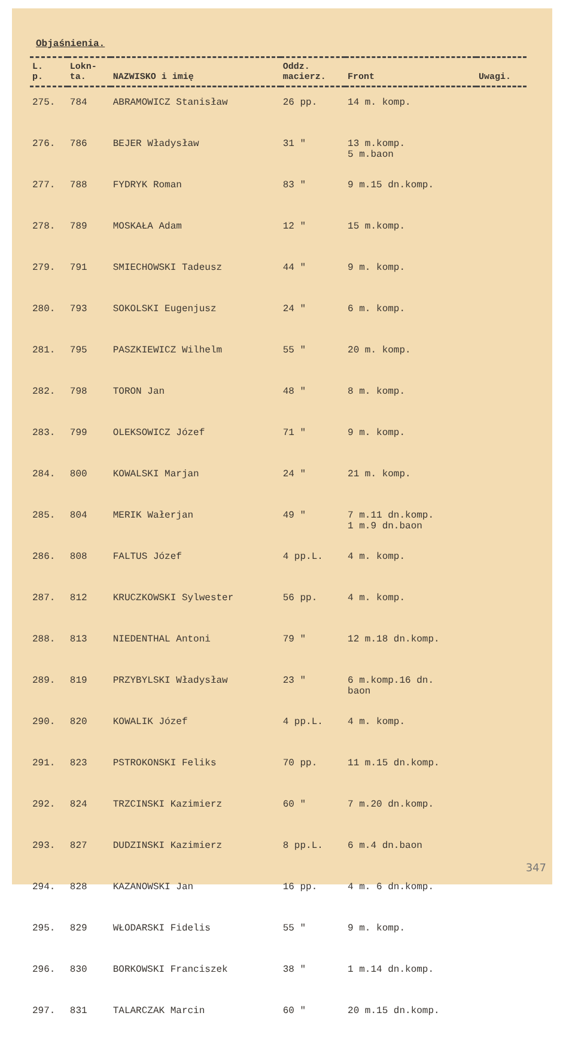Objaśnienia.
| L. p. | Lokn- ta. | NAZWISKO i imię | Oddz. macierz. | Front | Uwagi. |
| --- | --- | --- | --- | --- | --- |
| 275. | 784 | ABRAMOWICZ Stanisław | 26 pp. | 14 m. komp. | |
| 276. | 786 | BEJER Władysław | 31 " | 13 m.komp. 5 m.baon | |
| 277. | 788 | FYDRYK Roman | 83 " | 9 m.15 dn.komp. | |
| 278. | 789 | MOSKAŁA Adam | 12 " | 15 m.komp. | |
| 279. | 791 | SMIECHOWSKI Tadeusz | 44 " | 9 m. komp. | |
| 280. | 793 | SOKOLSKI Eugenjusz | 24 " | 6 m. komp. | |
| 281. | 795 | PASZKIEWICZ Wilhelm | 55 " | 20 m. komp. | |
| 282. | 798 | TORON Jan | 48 " | 8 m. komp. | |
| 283. | 799 | OLEKSOWICZ Józef | 71 " | 9 m. komp. | |
| 284. | 800 | KOWALSKI Marjan | 24 " | 21 m. komp. | |
| 285. | 804 | MERIK Wałerjan | 49 " | 7 m.11 dn.komp. 1 m.9 dn.baon | |
| 286. | 808 | FALTUS Józef | 4 pp.L. | 4 m. komp. | |
| 287. | 812 | KRUCZKOWSKI Sylwester | 56 pp. | 4 m. komp. | |
| 288. | 813 | NIEDENTHAL Antoni | 79 " | 12 m.18 dn.komp. | |
| 289. | 819 | PRZYBYLSKI Władysław | 23 " | 6 m.komp.16 dn. baon | |
| 290. | 820 | KOWALIK Józef | 4 pp.L. | 4 m. komp. | |
| 291. | 823 | PSTROKONSKI Feliks | 70 pp. | 11 m.15 dn.komp. | |
| 292. | 824 | TRZCINSKI Kazimierz | 60 " | 7 m.20 dn.komp. | |
| 293. | 827 | DUDZINSKI Kazimierz | 8 pp.L. | 6 m.4 dn.baon | |
| 294. | 828 | KAZANOWSKI Jan | 16 pp. | 4 m. 6 dn.komp. | |
| 295. | 829 | WŁODARSKI Fidelis | 55 " | 9 m. komp. | |
| 296. | 830 | BORKOWSKI Franciszek | 38 " | 1 m.14 dn.komp. | |
| 297. | 831 | TALARCZAK Marcin | 60 " | 20 m.15 dn.komp. | |
347